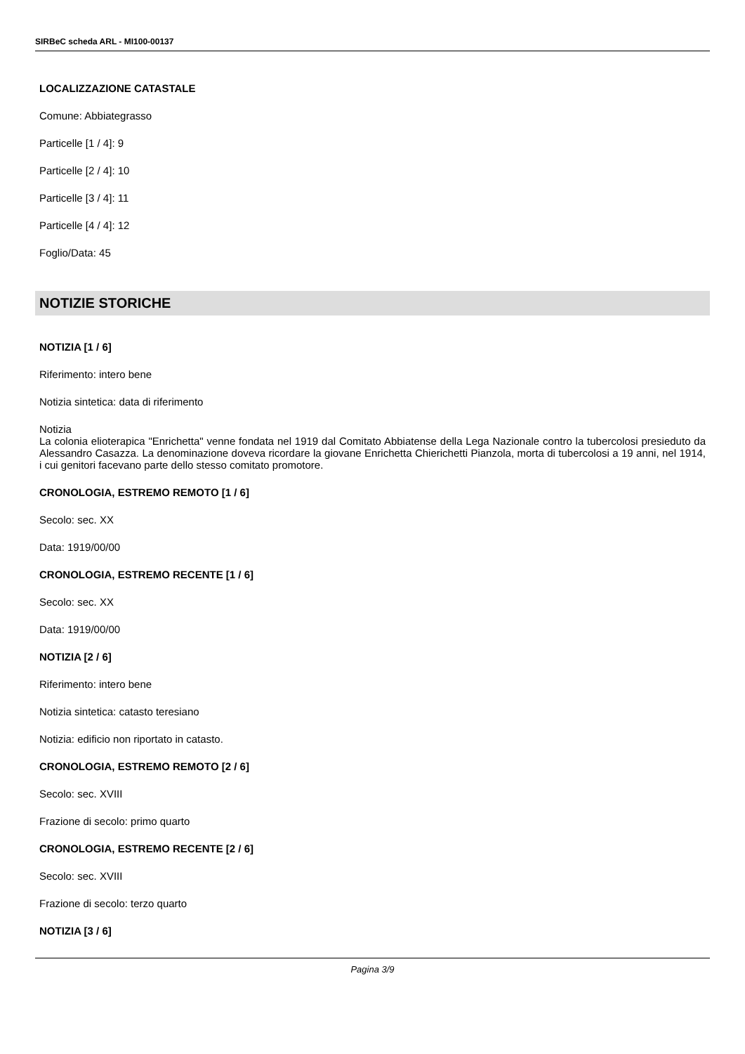SIRBeC scheda ARL - MI100-00137
LOCALIZZAZIONE CATASTALE
Comune: Abbiategrasso
Particelle [1 / 4]: 9
Particelle [2 / 4]: 10
Particelle [3 / 4]: 11
Particelle [4 / 4]: 12
Foglio/Data: 45
NOTIZIE STORICHE
NOTIZIA [1 / 6]
Riferimento: intero bene
Notizia sintetica: data di riferimento
Notizia
La colonia elioterapica "Enrichetta" venne fondata nel 1919 dal Comitato Abbiatense della Lega Nazionale contro la tubercolosi presieduto da Alessandro Casazza. La denominazione doveva ricordare la giovane Enrichetta Chierichetti Pianzola, morta di tubercolosi a 19 anni, nel 1914, i cui genitori facevano parte dello stesso comitato promotore.
CRONOLOGIA, ESTREMO REMOTO [1 / 6]
Secolo: sec. XX
Data: 1919/00/00
CRONOLOGIA, ESTREMO RECENTE [1 / 6]
Secolo: sec. XX
Data: 1919/00/00
NOTIZIA [2 / 6]
Riferimento: intero bene
Notizia sintetica: catasto teresiano
Notizia: edificio non riportato in catasto.
CRONOLOGIA, ESTREMO REMOTO [2 / 6]
Secolo: sec. XVIII
Frazione di secolo: primo quarto
CRONOLOGIA, ESTREMO RECENTE [2 / 6]
Secolo: sec. XVIII
Frazione di secolo: terzo quarto
NOTIZIA [3 / 6]
Pagina 3/9